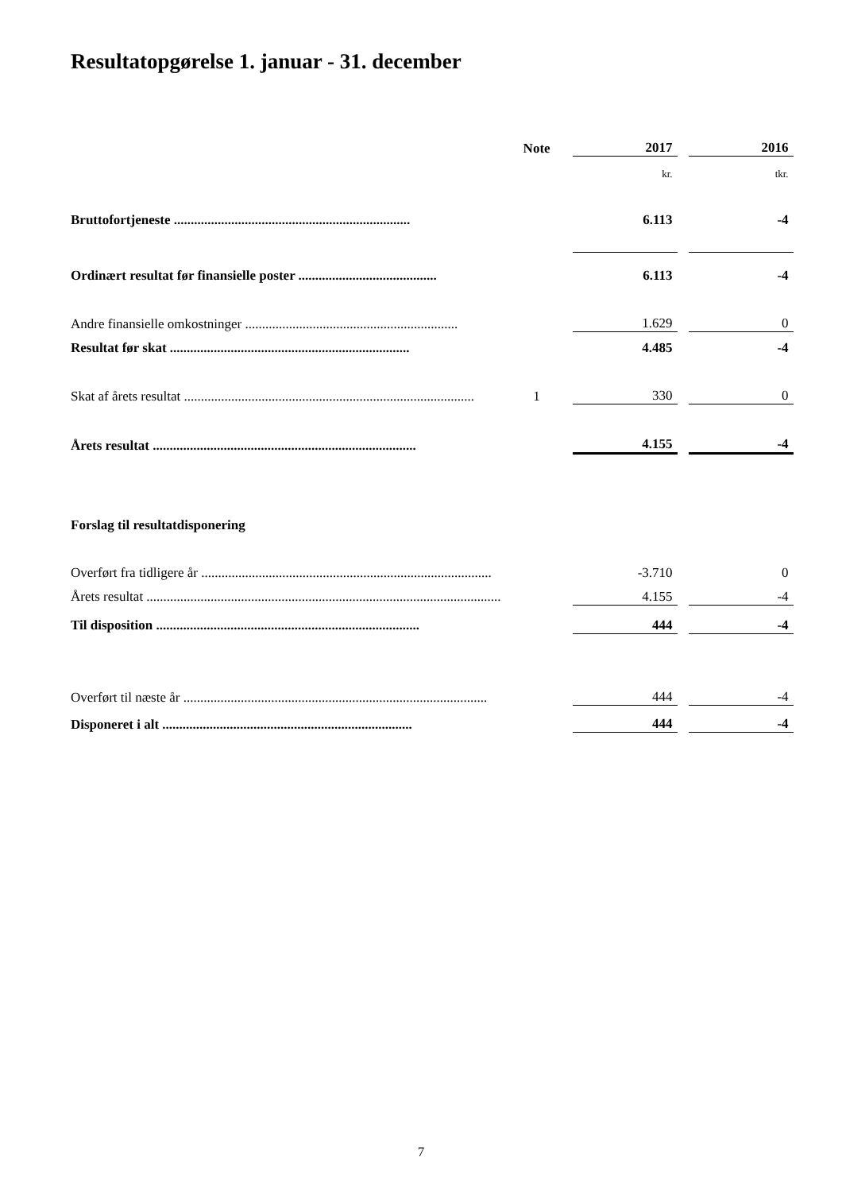Resultatopgørelse 1. januar - 31. december
| | Note | 2017 | | 2016 |
| | | kr. | | tkr. |
| Bruttofortjeneste ...................................................................... | | 6.113 | | -4 |
| Ordinært resultat før finansielle poster ......................................... | | 6.113 | | -4 |
| Andre finansielle omkostninger ............................................................... | | 1.629 | | 0 |
| Resultat før skat ....................................................................... | | 4.485 | | -4 |
| Skat af årets resultat ...................................................................................... | 1 | 330 | | 0 |
| Årets resultat .............................................................................. | | 4.155 | | -4 |
| Forslag til resultatdisponering | | | | |
| Overført fra tidligere år ...................................................................................... | | -3.710 | | 0 |
| Årets resultat ......................................................................................................... | | 4.155 | | -4 |
| Til disposition .............................................................................. | | 444 | | -4 |
| Overført til næste år .......................................................................................... | | 444 | | -4 |
| Disponeret i alt .......................................................................... | | 444 | | -4 |
7